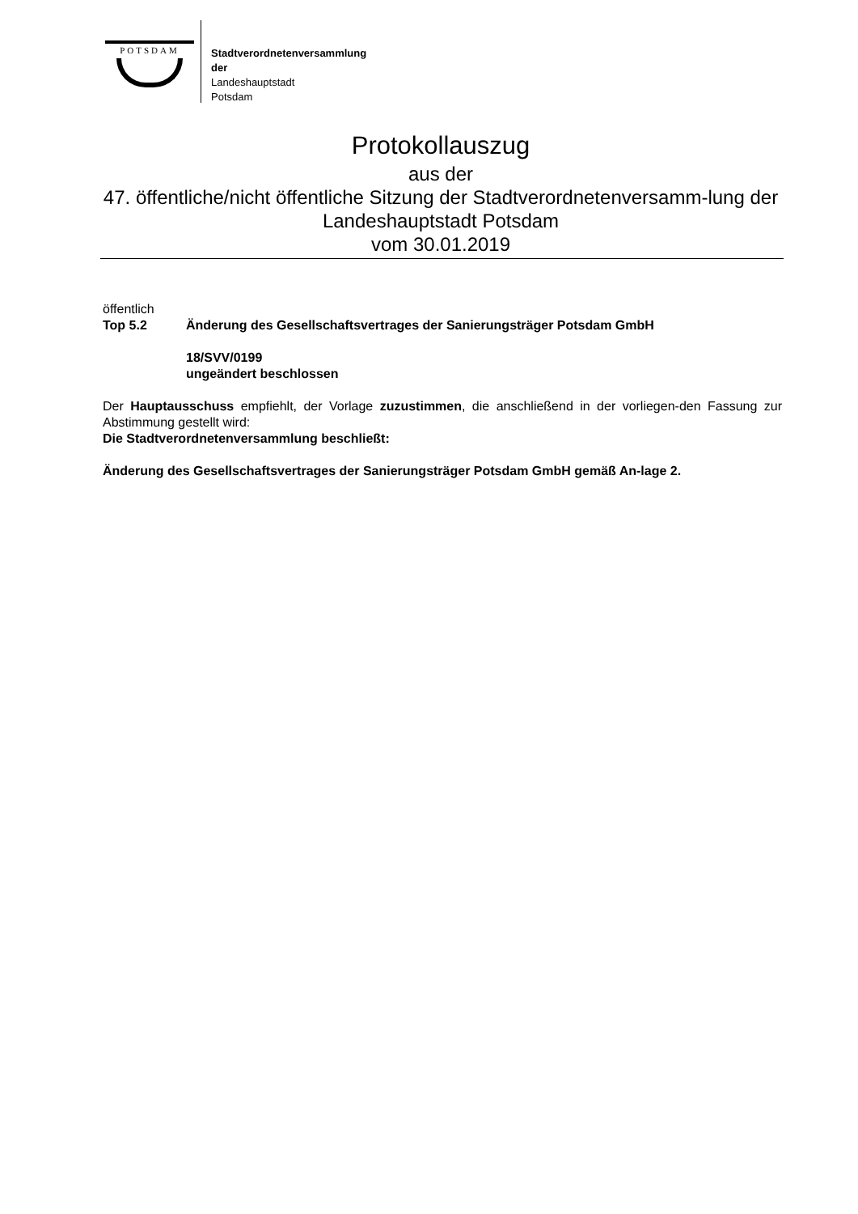POTSDAM
Stadtverordnetenversammlung
der
Landeshauptstadt
Potsdam
Protokollauszug
aus der
47. öffentliche/nicht öffentliche Sitzung der Stadtverordnetenversamm-lung der Landeshauptstadt Potsdam
vom 30.01.2019
öffentlich
Top 5.2 Änderung des Gesellschaftsvertrages der Sanierungsträger Potsdam GmbH
18/SVV/0199
ungeändert beschlossen
Der Hauptausschuss empfiehlt, der Vorlage zuzustimmen, die anschließend in der vorliegen-den Fassung zur Abstimmung gestellt wird:
Die Stadtverordnetenversammlung beschließt:
Änderung des Gesellschaftsvertrages der Sanierungsträger Potsdam GmbH gemäß An-lage 2.